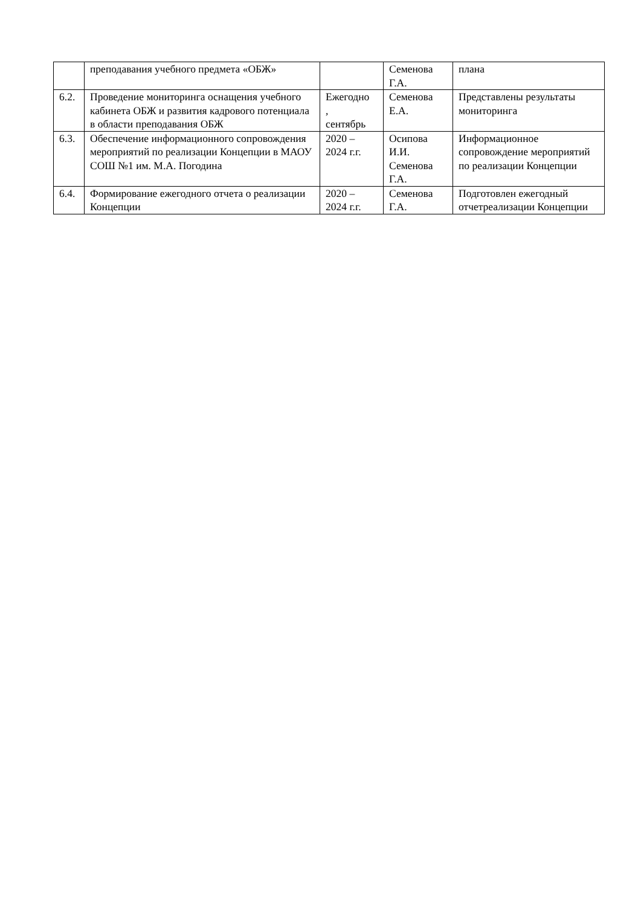| | преподавания учебного предмета «ОБЖ» | | Семенова Г.А. | плана |
| 6.2. | Проведение мониторинга оснащения учебного кабинета ОБЖ и развития кадрового потенциала в области преподавания ОБЖ | Ежегодно , сентябрь | Семенова Е.А. | Представлены результаты мониторинга |
| 6.3. | Обеспечение информационного сопровождения мероприятий по реализации Концепции в МАОУ СОШ №1 им. М.А. Погодина | 2020 – 2024 г.г. | Осипова И.И. Семенова Г.А. | Информационное сопровождение мероприятий по реализации Концепции |
| 6.4. | Формирование ежегодного отчета о реализации Концепции | 2020 – 2024 г.г. | Семенова Г.А. | Подготовлен ежегодный отчетреализации Концепции |